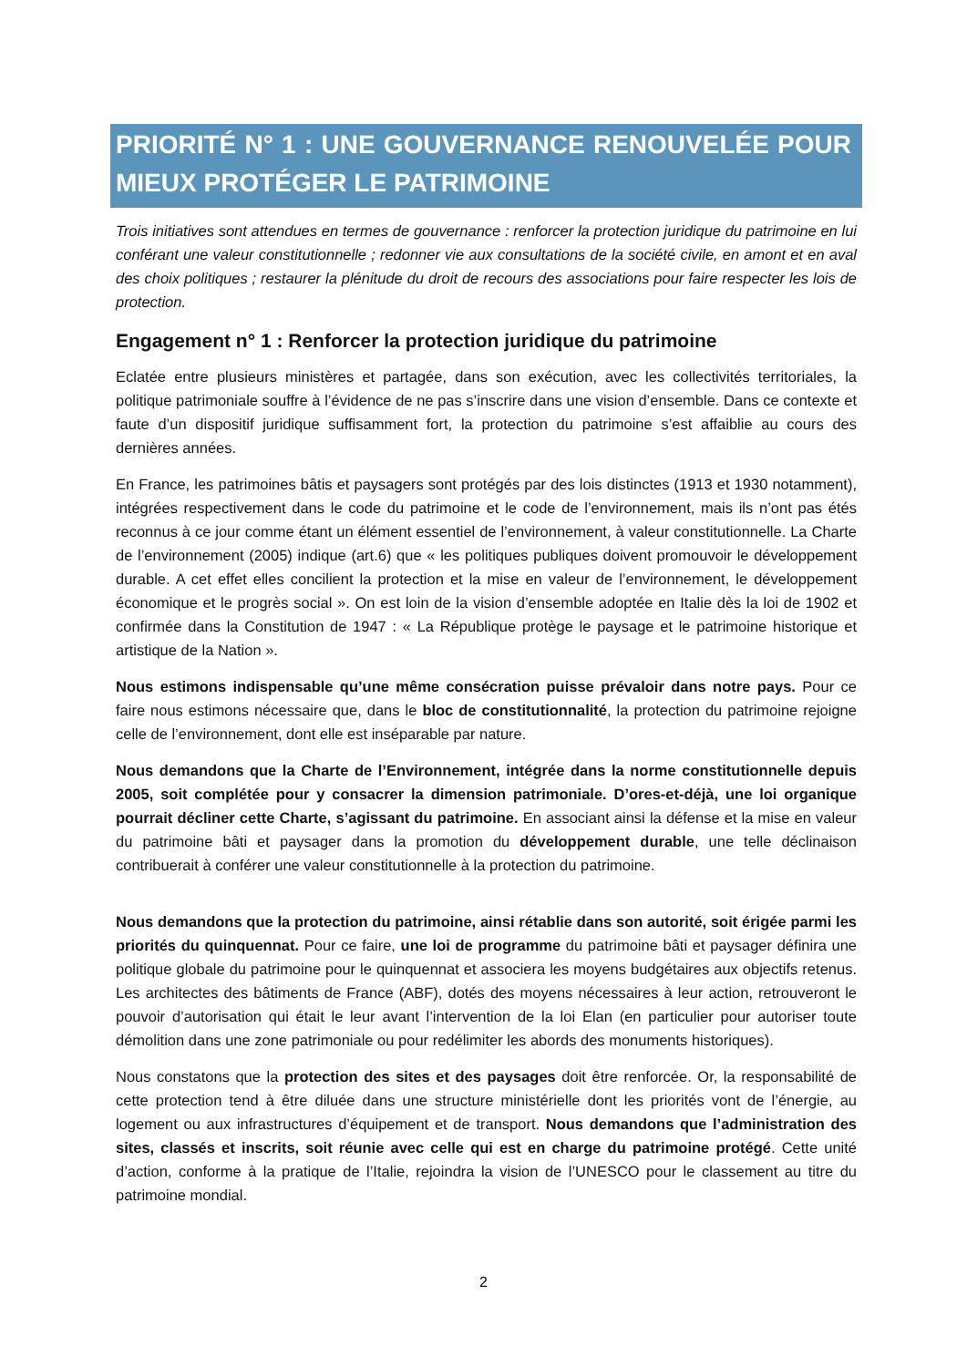PRIORITÉ N° 1 : UNE GOUVERNANCE RENOUVELÉE POUR MIEUX PROTÉGER LE PATRIMOINE
Trois initiatives sont attendues en termes de gouvernance : renforcer la protection juridique du patrimoine en lui conférant une valeur constitutionnelle ; redonner vie aux consultations de la société civile, en amont et en aval des choix politiques ; restaurer la plénitude du droit de recours des associations pour faire respecter les lois de protection.
Engagement n° 1 : Renforcer la protection juridique du patrimoine
Eclatée entre plusieurs ministères et partagée, dans son exécution, avec les collectivités territoriales, la politique patrimoniale souffre à l’évidence de ne pas s’inscrire dans une vision d’ensemble. Dans ce contexte et faute d’un dispositif juridique suffisamment fort, la protection du patrimoine s’est affaiblie au cours des dernières années.
En France, les patrimoines bâtis et paysagers sont protégés par des lois distinctes (1913 et 1930 notamment), intégrées respectivement dans le code du patrimoine et le code de l’environnement, mais ils n’ont pas étés reconnus à ce jour comme étant un élément essentiel de l’environnement, à valeur constitutionnelle. La Charte de l’environnement (2005) indique (art.6) que « les politiques publiques doivent promouvoir le développement durable. A cet effet elles concilient la protection et la mise en valeur de l’environnement, le développement économique et le progrès social ». On est loin de la vision d’ensemble adoptée en Italie dès la loi de 1902 et confirmée dans la Constitution de 1947 : « La République protège le paysage et le patrimoine historique et artistique de la Nation ».
Nous estimons indispensable qu’une même consécration puisse prévaloir dans notre pays. Pour ce faire nous estimons nécessaire que, dans le bloc de constitutionnalité, la protection du patrimoine rejoigne celle de l’environnement, dont elle est inséparable par nature.
Nous demandons que la Charte de l’Environnement, intégrée dans la norme constitutionnelle depuis 2005, soit complétée pour y consacrer la dimension patrimoniale. D’ores-et-déjà, une loi organique pourrait décliner cette Charte, s’agissant du patrimoine. En associant ainsi la défense et la mise en valeur du patrimoine bâti et paysager dans la promotion du développement durable, une telle déclinaison contribuerait à conférer une valeur constitutionnelle à la protection du patrimoine.
Nous demandons que la protection du patrimoine, ainsi rétablie dans son autorité, soit érigée parmi les priorités du quinquennat. Pour ce faire, une loi de programme du patrimoine bâti et paysager définira une politique globale du patrimoine pour le quinquennat et associera les moyens budgétaires aux objectifs retenus. Les architectes des bâtiments de France (ABF), dotés des moyens nécessaires à leur action, retrouveront le pouvoir d’autorisation qui était le leur avant l’intervention de la loi Elan (en particulier pour autoriser toute démolition dans une zone patrimoniale ou pour redélimiter les abords des monuments historiques).
Nous constatons que la protection des sites et des paysages doit être renforcée. Or, la responsabilité de cette protection tend à être diluée dans une structure ministérielle dont les priorités vont de l’énergie, au logement ou aux infrastructures d’équipement et de transport. Nous demandons que l’administration des sites, classés et inscrits, soit réunie avec celle qui est en charge du patrimoine protégé. Cette unité d’action, conforme à la pratique de l’Italie, rejoindra la vision de l’UNESCO pour le classement au titre du patrimoine mondial.
2